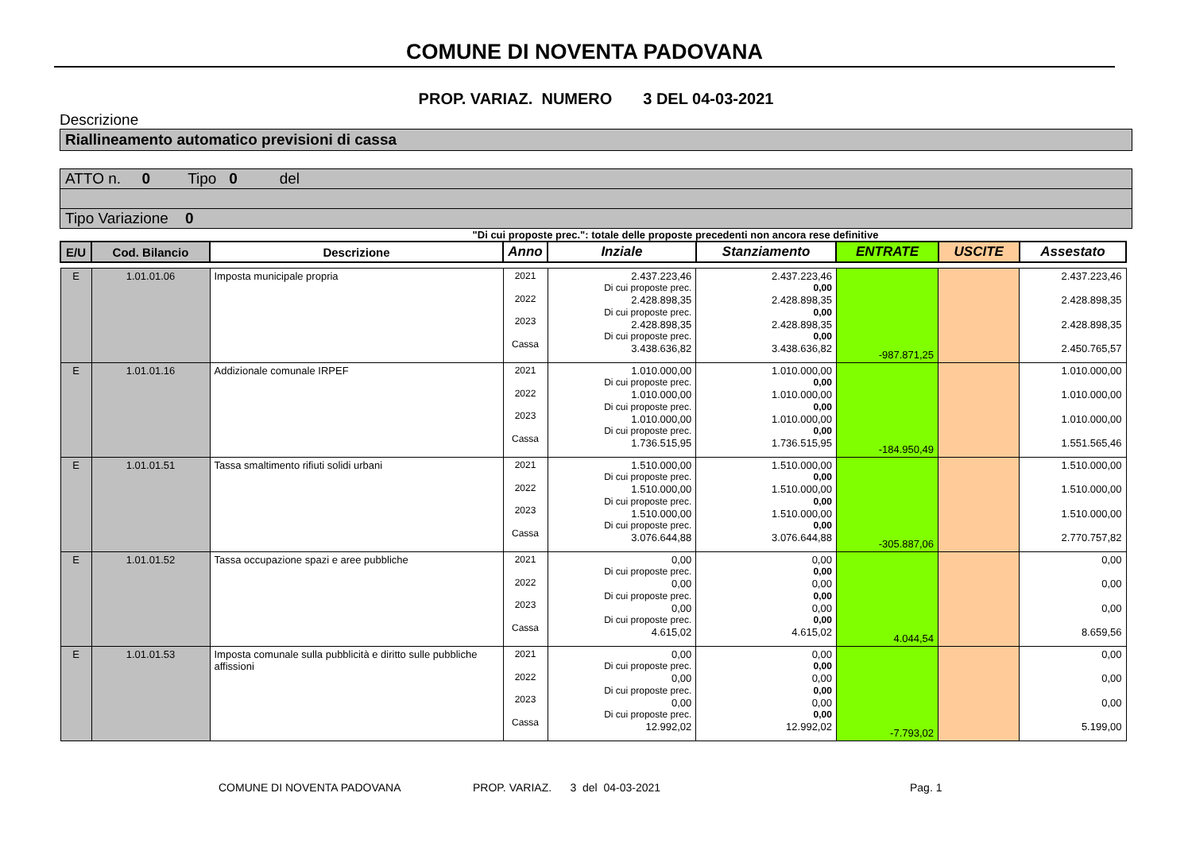COMUNE DI NOVENTA PADOVANA
PROP. VARIAZ. NUMERO 3 DEL 04-03-2021
Descrizione
Riallineamento automatico previsioni di cassa
ATTO n. 0 Tipo 0 del
Tipo Variazione 0
"Di cui proposte prec.": totale delle proposte precedenti non ancora rese definitive
| E/U | Cod. Bilancio | Descrizione | Anno | Inziale | Stanziamento | ENTRATE | USCITE | Assestato |
| --- | --- | --- | --- | --- | --- | --- | --- | --- |
| E | 1.01.01.06 | Imposta municipale propria | 2021 2022 2023 Cassa | 2.437.223,46 Di cui proposte prec. 2.428.898,35 Di cui proposte prec. 2.428.898,35 Di cui proposte prec. 3.438.636,82 | 2.437.223,46 0,00 2.428.898,35 0,00 2.428.898,35 0,00 3.438.636,82 | -987.871,25 | | 2.437.223,46 2.428.898,35 2.428.898,35 2.450.765,57 |
| E | 1.01.01.16 | Addizionale comunale IRPEF | 2021 2022 2023 Cassa | 1.010.000,00 Di cui proposte prec. 1.010.000,00 Di cui proposte prec. 1.010.000,00 Di cui proposte prec. 1.736.515,95 | 1.010.000,00 0,00 1.010.000,00 0,00 1.010.000,00 0,00 1.736.515,95 | -184.950,49 | | 1.010.000,00 1.010.000,00 1.010.000,00 1.551.565,46 |
| E | 1.01.01.51 | Tassa smaltimento rifiuti solidi urbani | 2021 2022 2023 Cassa | 1.510.000,00 Di cui proposte prec. 1.510.000,00 Di cui proposte prec. 1.510.000,00 Di cui proposte prec. 3.076.644,88 | 1.510.000,00 0,00 1.510.000,00 0,00 1.510.000,00 0,00 3.076.644,88 | -305.887,06 | | 1.510.000,00 1.510.000,00 1.510.000,00 2.770.757,82 |
| E | 1.01.01.52 | Tassa occupazione spazi e aree pubbliche | 2021 2022 2023 Cassa | 0,00 Di cui proposte prec. 0,00 Di cui proposte prec. 0,00 Di cui proposte prec. 4.615,02 | 0,00 0,00 0,00 0,00 0,00 0,00 4.615,02 | 4.044,54 | | 0,00 0,00 0,00 8.659,56 |
| E | 1.01.01.53 | Imposta comunale sulla pubblicità e diritto sulle pubbliche affissioni | 2021 2022 2023 Cassa | 0,00 Di cui proposte prec. 0,00 Di cui proposte prec. 0,00 Di cui proposte prec. 12.992,02 | 0,00 0,00 0,00 0,00 0,00 0,00 12.992,02 | -7.793,02 | | 0,00 0,00 0,00 5.199,00 |
COMUNE DI NOVENTA PADOVANA PROP. VARIAZ. 3 del 04-03-2021 Pag. 1